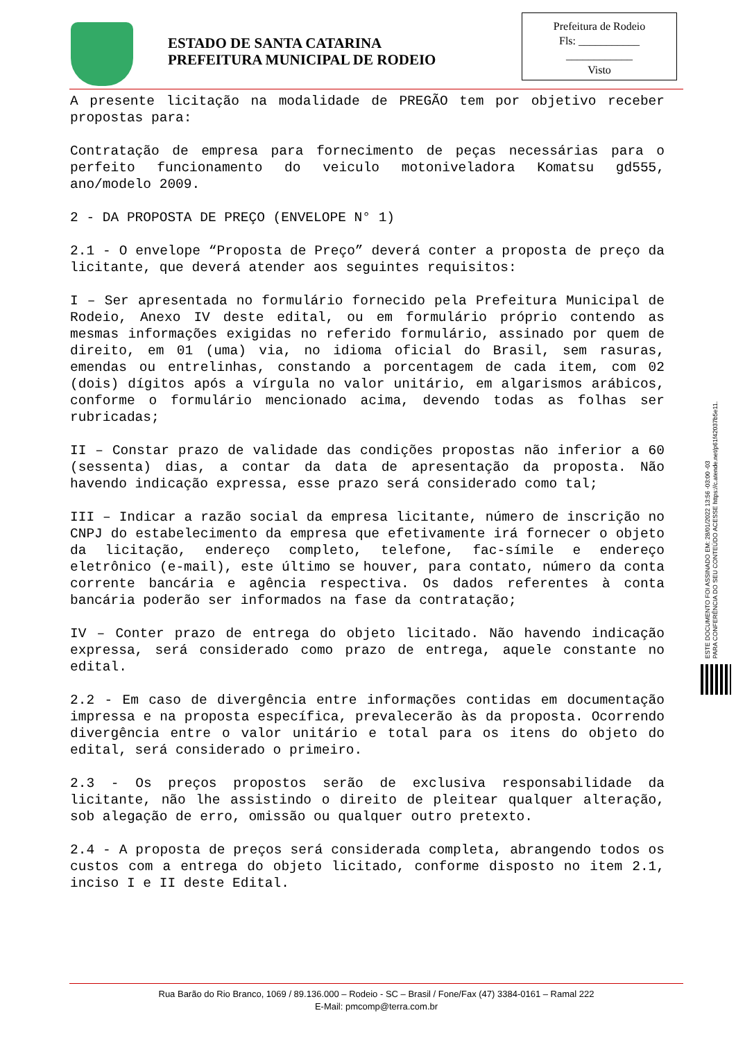ESTADO DE SANTA CATARINA
PREFEITURA MUNICIPAL DE RODEIO
Prefeitura de Rodeio
Fls: ___________
____________
Visto
A presente licitação na modalidade de PREGÃO tem por objetivo receber propostas para:
Contratação de empresa para fornecimento de peças necessárias para o perfeito funcionamento do veiculo motoniveladora Komatsu gd555, ano/modelo 2009.
2 - DA PROPOSTA DE PREÇO (ENVELOPE N° 1)
2.1 - O envelope “Proposta de Preço” deverá conter a proposta de preço da licitante, que deverá atender aos seguintes requisitos:
I – Ser apresentada no formulário fornecido pela Prefeitura Municipal de Rodeio, Anexo IV deste edital, ou em formulário próprio contendo as mesmas informações exigidas no referido formulário, assinado por quem de direito, em 01 (uma) via, no idioma oficial do Brasil, sem rasuras, emendas ou entrelinhas, constando a porcentagem de cada item, com 02 (dois) dígitos após a vírgula no valor unitário, em algarismos arábicos, conforme o formulário mencionado acima, devendo todas as folhas ser rubricadas;
II – Constar prazo de validade das condições propostas não inferior a 60 (sessenta) dias, a contar da data de apresentação da proposta. Não havendo indicação expressa, esse prazo será considerado como tal;
III – Indicar a razão social da empresa licitante, número de inscrição no CNPJ do estabelecimento da empresa que efetivamente irá fornecer o objeto da licitação, endereço completo, telefone, fac-símile e endereço eletrônico (e-mail), este último se houver, para contato, número da conta corrente bancária e agência respectiva. Os dados referentes à conta bancária poderão ser informados na fase da contratação;
IV – Conter prazo de entrega do objeto licitado. Não havendo indicação expressa, será considerado como prazo de entrega, aquele constante no edital.
2.2 - Em caso de divergência entre informações contidas em documentação impressa e na proposta específica, prevalecerão às da proposta. Ocorrendo divergência entre o valor unitário e total para os itens do objeto do edital, será considerado o primeiro.
2.3 - Os preços propostos serão de exclusiva responsabilidade da licitante, não lhe assistindo o direito de pleitear qualquer alteração, sob alegação de erro, omissão ou qualquer outro pretexto.
2.4 - A proposta de preços será considerada completa, abrangendo todos os custos com a entrega do objeto licitado, conforme disposto no item 2.1, inciso I e II deste Edital.
ESTE DOCUMENTO FOI ASSINADO EM: 28/01/2022 13:56 -03:00 -03
PARA CONFERÊNCIA DO SEU CONTEÚDO ACESSE https://c.atende.net/p61f42037b5e11.
Rua Barão do Rio Branco, 1069 / 89.136.000 – Rodeio - SC – Brasil / Fone/Fax (47) 3384-0161 – Ramal 222
E-Mail: pmcomp@terra.com.br